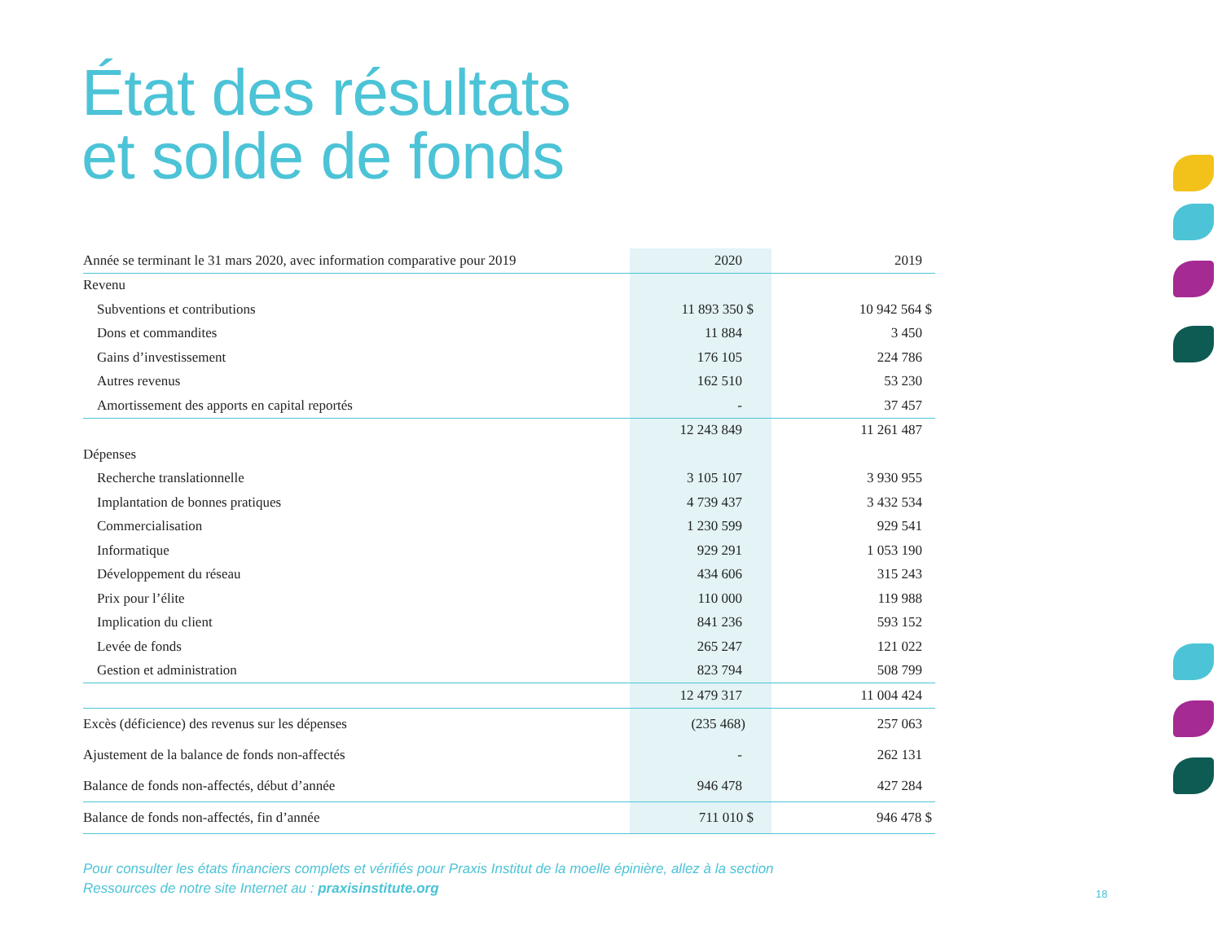État des résultats
et solde de fonds
| Année se terminant le 31 mars 2020, avec information comparative pour 2019 | 2020 | 2019 |
| --- | --- | --- |
| Revenu | | |
| Subventions et contributions | 11 893 350 $ | 10 942 564 $ |
| Dons et commandites | 11 884 | 3 450 |
| Gains d’investissement | 176 105 | 224 786 |
| Autres revenus | 162 510 | 53 230 |
| Amortissement des apports en capital reportés | - | 37 457 |
| | 12 243 849 | 11 261 487 |
| Dépenses | | |
| Recherche translationnelle | 3 105 107 | 3 930 955 |
| Implantation de bonnes pratiques | 4 739 437 | 3 432 534 |
| Commercialisation | 1 230 599 | 929 541 |
| Informatique | 929 291 | 1 053 190 |
| Développement du réseau | 434 606 | 315 243 |
| Prix pour l’élite | 110 000 | 119 988 |
| Implication du client | 841 236 | 593 152 |
| Levée de fonds | 265 247 | 121 022 |
| Gestion et administration | 823 794 | 508 799 |
| | 12 479 317 | 11 004 424 |
| Excès (déficience) des revenus sur les dépenses | (235 468) | 257 063 |
| Ajustement de la balance de fonds non-affectés | - | 262 131 |
| Balance de fonds non-affectés, début d’année | 946 478 | 427 284 |
| Balance de fonds non-affectés, fin d’année | 711 010 $ | 946 478 $ |
Pour consulter les états financiers complets et vérifiés pour Praxis Institut de la moelle épinière, allez à la section
Ressources de notre site Internet au : praxisinstitute.org
18